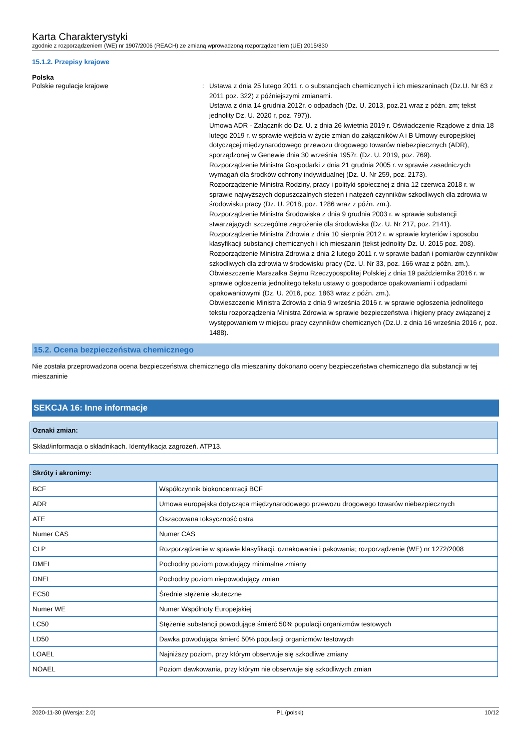Karta Charakterystyki
zgodnie z rozporządzeniem (WE) nr 1907/2006 (REACH) ze zmianą wprowadzoną rozporządzeniem (UE) 2015/830
15.1.2. Przepisy krajowe
Polska
Polskie regulacje krajowe : Ustawa z dnia 25 lutego 2011 r. o substancjach chemicznych i ich mieszaninach (Dz.U. Nr 63 z 2011 poz. 322) z późniejszymi zmianami.
Ustawa z dnia 14 grudnia 2012r. o odpadach (Dz. U. 2013, poz.21 wraz z późn. zm; tekst jednolity Dz. U. 2020 r, poz. 797)).
Umowa ADR - Załącznik do Dz. U. z dnia 26 kwietnia 2019 r. Oświadczenie Rządowe z dnia 18 lutego 2019 r. w sprawie wejścia w życie zmian do załączników A i B Umowy europejskiej dotyczącej międzynarodowego przewozu drogowego towarów niebezpiecznych (ADR), sporządzonej w Genewie dnia 30 września 1957r. (Dz. U. 2019, poz. 769).
Rozporządzenie Ministra Gospodarki z dnia 21 grudnia 2005 r. w sprawie zasadniczych wymagań dla środków ochrony indywidualnej (Dz. U. Nr 259, poz. 2173).
Rozporządzenie Ministra Rodziny, pracy i polityki społecznej z dnia 12 czerwca 2018 r. w sprawie najwyższych dopuszczalnych stężeń i natężeń czynników szkodliwych dla zdrowia w środowisku pracy (Dz. U. 2018, poz. 1286 wraz z późn. zm.).
Rozporządzenie Ministra Środowiska z dnia 9 grudnia 2003 r. w sprawie substancji stwarzających szczególne zagrożenie dla środowiska (Dz. U. Nr 217, poz. 2141).
Rozporządzenie Ministra Zdrowia z dnia 10 sierpnia 2012 r. w sprawie kryteriów i sposobu klasyfikacji substancji chemicznych i ich mieszanin (tekst jednolity Dz. U. 2015 poz. 208).
Rozporządzenie Ministra Zdrowia z dnia 2 lutego 2011 r. w sprawie badań i pomiarów czynników szkodliwych dla zdrowia w środowisku pracy (Dz. U. Nr 33, poz. 166 wraz z późn. zm.).
Obwieszczenie Marszałka Sejmu Rzeczypospolitej Polskiej z dnia 19 października 2016 r. w sprawie ogłoszenia jednolitego tekstu ustawy o gospodarce opakowaniami i odpadami opakowaniowymi (Dz. U. 2016, poz. 1863 wraz z późn. zm.).
Obwieszczenie Ministra Zdrowia z dnia 9 września 2016 r. w sprawie ogłoszenia jednolitego tekstu rozporządzenia Ministra Zdrowia w sprawie bezpieczeństwa i higieny pracy związanej z występowaniem w miejscu pracy czynników chemicznych (Dz.U. z dnia 16 września 2016 r, poz. 1488).
15.2. Ocena bezpieczeństwa chemicznego
Nie została przeprowadzona ocena bezpieczeństwa chemicznego dla mieszaniny dokonano oceny bezpieczeństwa chemicznego dla substancji w tej mieszaninie
SEKCJA 16: Inne informacje
| Oznaki zmian: |
| --- |
| Skład/informacja o składnikach. Identyfikacja zagrożeń. ATP13. |
| Skróty i akronimy: | |
| --- | --- |
| BCF | Współczynnik biokoncentracji BCF |
| ADR | Umowa europejska dotycząca międzynarodowego przewozu drogowego towarów niebezpiecznych |
| ATE | Oszacowana toksyczność ostra |
| Numer CAS | Numer CAS |
| CLP | Rozporządzenie w sprawie klasyfikacji, oznakowania i pakowania; rozporządzenie (WE) nr 1272/2008 |
| DMEL | Pochodny poziom powodujący minimalne zmiany |
| DNEL | Pochodny poziom niepowodujący zmian |
| EC50 | Średnie stężenie skuteczne |
| Numer WE | Numer Wspólnoty Europejskiej |
| LC50 | Stężenie substancji powodujące śmierć 50% populacji organizmów testowych |
| LD50 | Dawka powodująca śmierć 50% populacji organizmów testowych |
| LOAEL | Najniższy poziom, przy którym obserwuje się szkodliwe zmiany |
| NOAEL | Poziom dawkowania, przy którym nie obserwuje się szkodliwych zmian |
2020-11-30 (Wersja: 2.0) PL (polski) 10/12